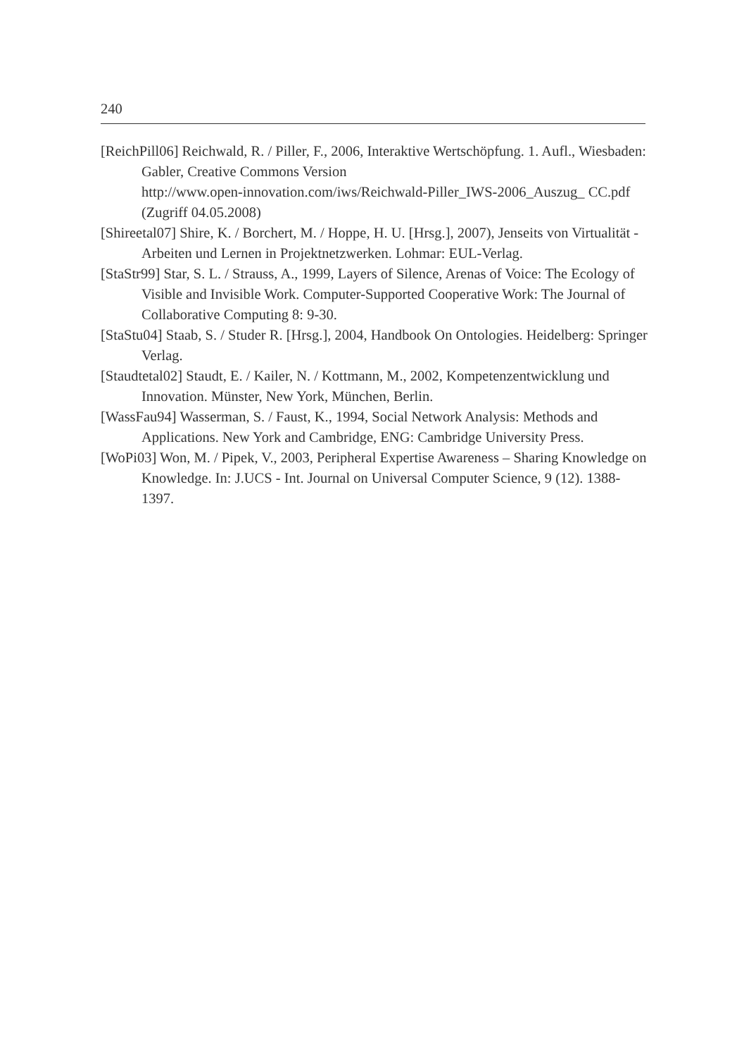240
[ReichPill06] Reichwald, R. / Piller, F., 2006, Interaktive Wertschöpfung. 1. Aufl., Wiesbaden: Gabler, Creative Commons Version
http://www.open-innovation.com/iws/Reichwald-Piller_IWS-2006_Auszug_ CC.pdf (Zugriff 04.05.2008)
[Shireetal07] Shire, K. / Borchert, M. / Hoppe, H. U. [Hrsg.], 2007), Jenseits von Virtualität - Arbeiten und Lernen in Projektnetzwerken. Lohmar: EUL-Verlag.
[StaStr99] Star, S. L. / Strauss, A., 1999, Layers of Silence, Arenas of Voice: The Ecology of Visible and Invisible Work. Computer-Supported Cooperative Work: The Journal of Collaborative Computing 8: 9-30.
[StaStu04] Staab, S. / Studer R. [Hrsg.], 2004, Handbook On Ontologies. Heidelberg: Springer Verlag.
[Staudtetal02] Staudt, E. / Kailer, N. / Kottmann, M., 2002, Kompetenzentwicklung und Innovation. Münster, New York, München, Berlin.
[WassFau94] Wasserman, S. / Faust, K., 1994, Social Network Analysis: Methods and Applications. New York and Cambridge, ENG: Cambridge University Press.
[WoPi03] Won, M. / Pipek, V., 2003, Peripheral Expertise Awareness – Sharing Knowledge on Knowledge. In: J.UCS - Int. Journal on Universal Computer Science, 9 (12). 1388-1397.